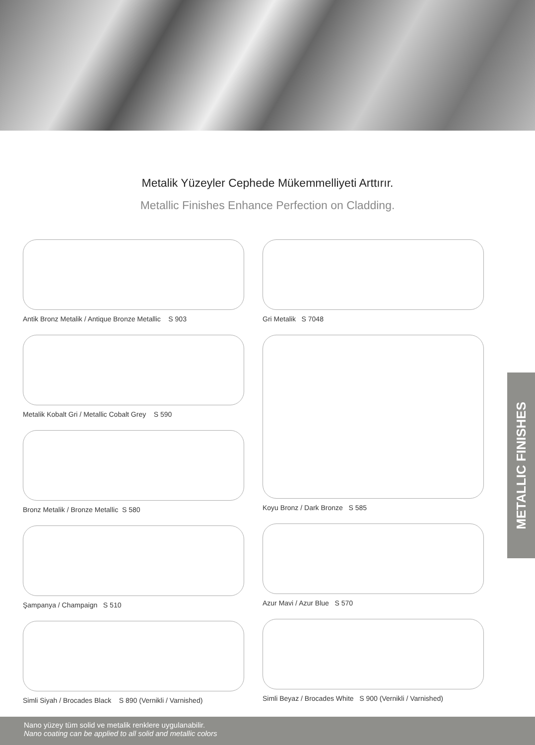Metalik Yüzeyler Cephede Mükemmelliyeti Arttırır.
Metallic Finishes Enhance Perfection on Cladding.
Antik Bronz Metalik / Antique Bronze Metallic S 903
Metalik Kobalt Gri / Metallic Cobalt Grey S 590
Bronz Metalik / Bronze Metallic S 580
Şampanya / Champaign S 510
Simli Siyah / Brocades Black S 890 (Vernikli / Varnished)
Gri Metalik S 7048
Koyu Bronz / Dark Bronze S 585
Azur Mavi / Azur Blue S 570
Simli Beyaz / Brocades White S 900 (Vernikli / Varnished)
METALLIC FINISHES
Nano yüzey tüm solid ve metalik renklere uygulanabilir.
Nano coating can be applied to all solid and metallic colors